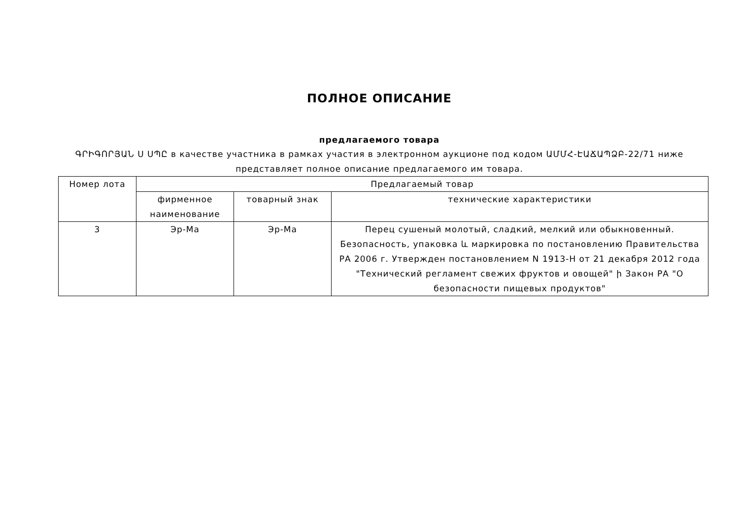ПОЛНОЕ ОПИСАНИЕ
предлагаемого товара
ԳՐԻԳՈՐՅԱՆ Ս ՍՊԸ в качестве участника в рамках участия в электронном аукционе под кодом ԱՄՄՀ-ԷԱՃԱՊՁԲ-22/71 ниже представляет полное описание предлагаемого им товара.
| Номер лота | Предлагаемый товар | | |
| --- | --- | --- | --- |
| | фирменное наименование | товарный знак | технические характеристики |
| 3 | Эр-Ма | Эр-Ма | Перец сушеный молотый, сладкий, мелкий или обыкновенный. Безопасность, упаковка և маркировка по постановлению Правительства РА 2006 г. Утвержден постановлением N 1913-Н от 21 декабря 2012 года "Технический регламент свежих фруктов и овощей" ի Закон РА "О безопасности пищевых продуктов" |